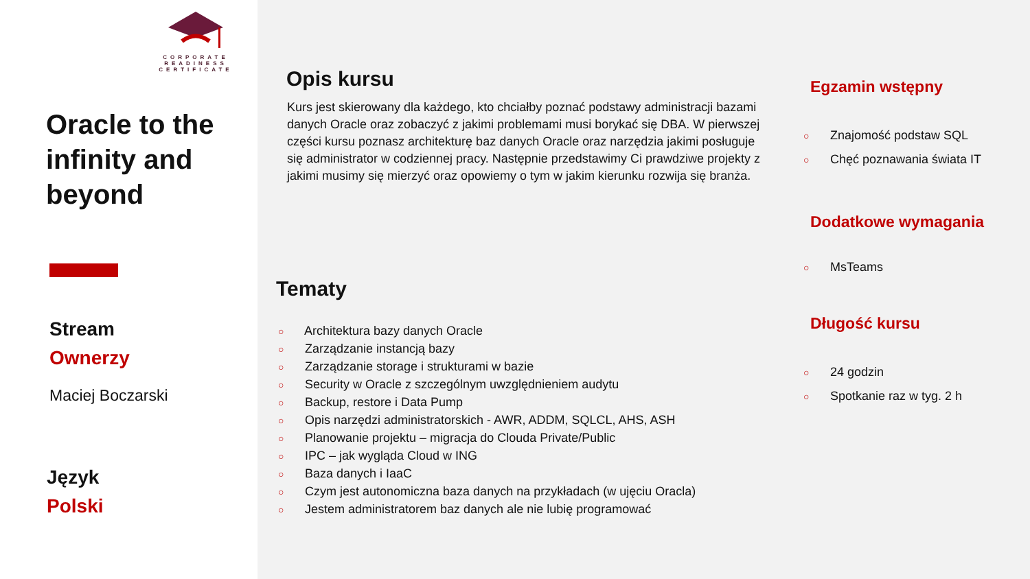CORPORATE READINESS
CERTIFICATE
Oracle to the infinity and beyond
Stream
Ownerzy
Maciej Boczarski
Język
Polski
Opis kursu
Kurs jest skierowany dla każdego, kto chciałby poznać podstawy administracji bazami danych Oracle oraz zobaczyć z jakimi problemami musi borykać się DBA. W pierwszej części kursu poznasz architekturę baz danych Oracle oraz narzędzia jakimi posługuje się administrator w codziennej pracy. Następnie przedstawimy Ci prawdziwe projekty z jakimi musimy się mierzyć oraz opowiemy o tym w jakim kierunku rozwija się branża.
Tematy
○ Architektura bazy danych Oracle
○ Zarządzanie instancją bazy
○ Zarządzanie storage i strukturami w bazie
○ Security w Oracle z szczególnym uwzględnieniem audytu
○ Backup, restore i Data Pump
○ Opis narzędzi administratorskich - AWR, ADDM, SQLCL, AHS, ASH
○ Planowanie projektu – migracja do Clouda Private/Public
○ IPC – jak wygląda Cloud w ING
○ Baza danych i IaaC
○ Czym jest autonomiczna baza danych na przykładach (w ujęciu Oracla)
○ Jestem administratorem baz danych ale nie lubię programować
Egzamin wstępny
○ Znajomość podstaw SQL
○ Chęć poznawania świata IT
Dodatkowe wymagania
○ MsTeams
Długość kursu
○ 24 godzin
○ Spotkanie raz w tyg. 2 h